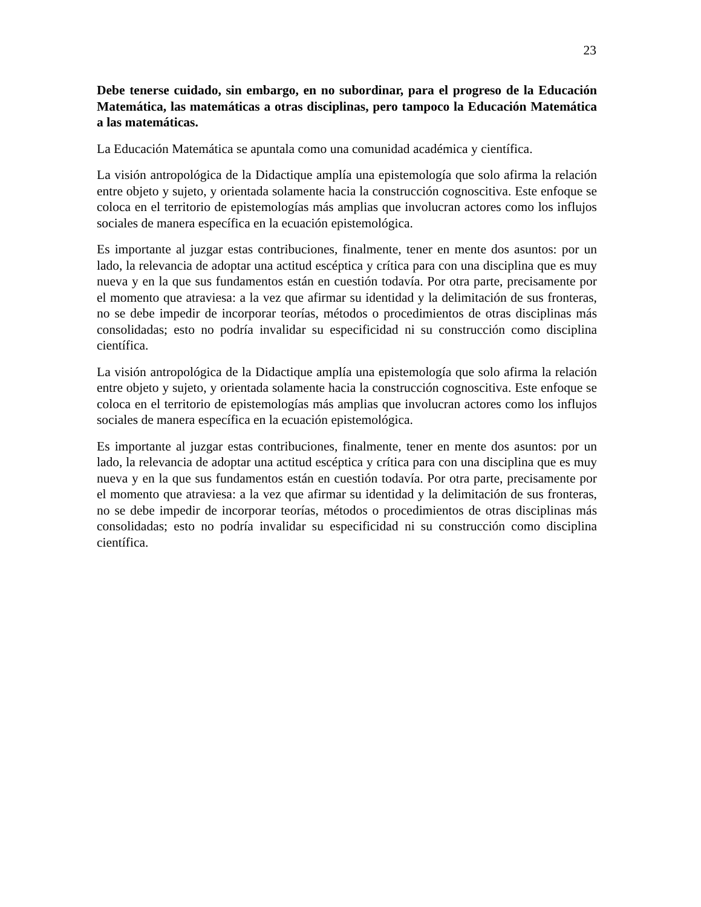23
Debe tenerse cuidado, sin embargo, en no subordinar, para el progreso de la Educación Matemática, las matemáticas a otras disciplinas, pero tampoco la Educación Matemática a las matemáticas.
La Educación Matemática se apuntala como una comunidad académica y científica.
La visión antropológica de la Didactique amplía una epistemología que solo afirma la relación entre objeto y sujeto, y orientada solamente hacia la construcción cognoscitiva. Este enfoque se coloca en el territorio de epistemologías más amplias que involucran actores como los influjos sociales de manera específica en la ecuación epistemológica.
Es importante al juzgar estas contribuciones, finalmente, tener en mente dos asuntos: por un lado, la relevancia de adoptar una actitud escéptica y crítica para con una disciplina que es muy nueva y en la que sus fundamentos están en cuestión todavía. Por otra parte, precisamente por el momento que atraviesa: a la vez que afirmar su identidad y la delimitación de sus fronteras, no se debe impedir de incorporar teorías, métodos o procedimientos de otras disciplinas más consolidadas; esto no podría invalidar su especificidad ni su construcción como disciplina científica.
La visión antropológica de la Didactique amplía una epistemología que solo afirma la relación entre objeto y sujeto, y orientada solamente hacia la construcción cognoscitiva. Este enfoque se coloca en el territorio de epistemologías más amplias que involucran actores como los influjos sociales de manera específica en la ecuación epistemológica.
Es importante al juzgar estas contribuciones, finalmente, tener en mente dos asuntos: por un lado, la relevancia de adoptar una actitud escéptica y crítica para con una disciplina que es muy nueva y en la que sus fundamentos están en cuestión todavía. Por otra parte, precisamente por el momento que atraviesa: a la vez que afirmar su identidad y la delimitación de sus fronteras, no se debe impedir de incorporar teorías, métodos o procedimientos de otras disciplinas más consolidadas; esto no podría invalidar su especificidad ni su construcción como disciplina científica.